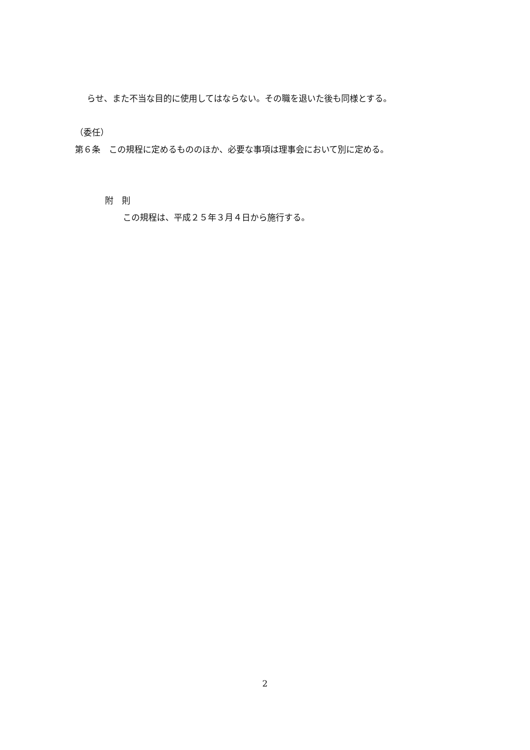らせ、また不当な目的に使用してはならない。その職を退いた後も同様とする。
（委任）
第６条　この規程に定めるもののほか、必要な事項は理事会において別に定める。
附　則
この規程は、平成２５年３月４日から施行する。
2